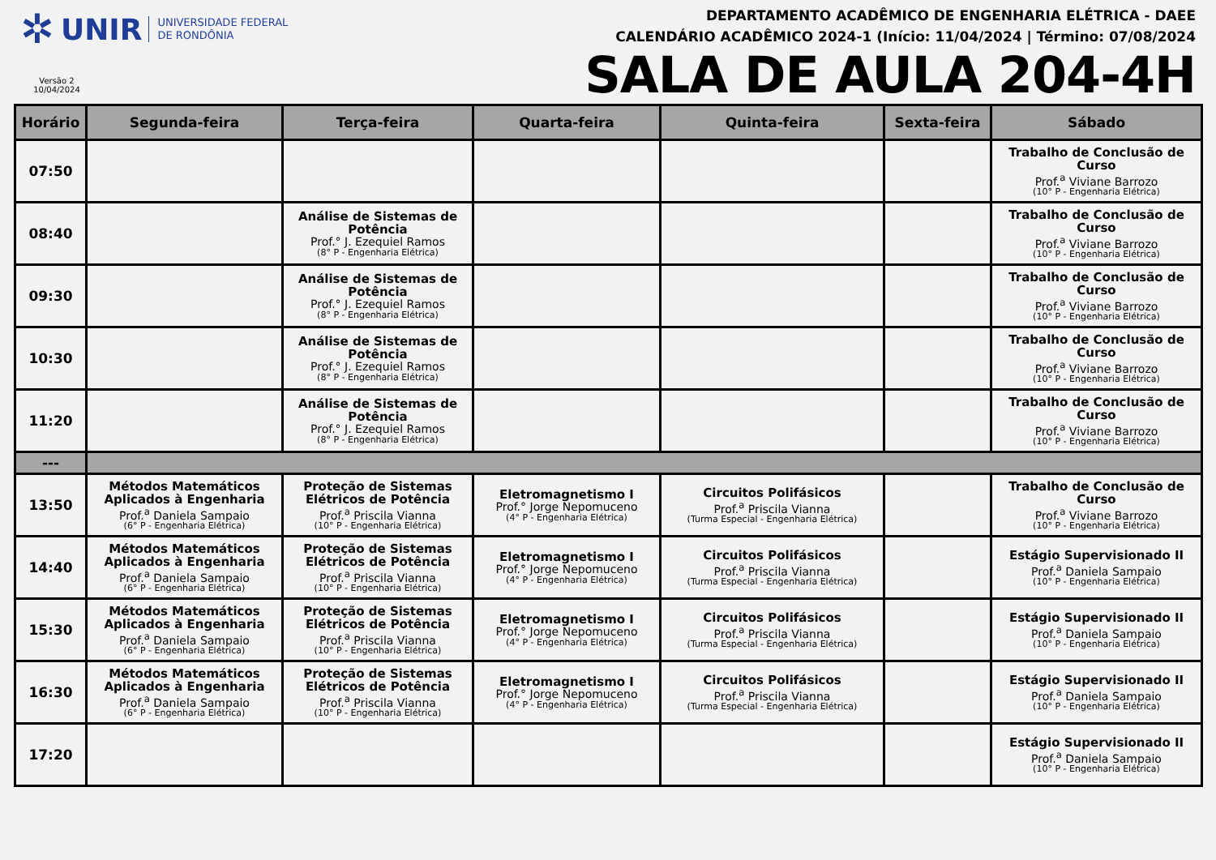✲ UNIR UNIVERSIDADE FEDERAL
DE RONDÔNIA
Versão 2
10/04/2024
DEPARTAMENTO ACADÊMICO DE ENGENHARIA ELÉTRICA - DAEE
CALENDÁRIO ACADÊMICO 2024-1 (Início: 11/04/2024 | Término: 07/08/2024
SALA DE AULA 204-4H
| Horário | Segunda-feira | Terça-feira | Quarta-feira | Quinta-feira | Sexta-feira | Sábado |
| --- | --- | --- | --- | --- | --- | --- |
| 07:50 | | | | | | Trabalho de Conclusão de Curso Prof.<sup>a</sup> Viviane Barrozo (10° P - Engenharia Elétrica) |
| 08:40 | | Análise de Sistemas de Potência Prof.° J. Ezequiel Ramos (8° P - Engenharia Elétrica) | | | | Trabalho de Conclusão de Curso Prof.<sup>a</sup> Viviane Barrozo (10° P - Engenharia Elétrica) |
| 09:30 | | Análise de Sistemas de Potência Prof.° J. Ezequiel Ramos (8° P - Engenharia Elétrica) | | | | Trabalho de Conclusão de Curso Prof.<sup>a</sup> Viviane Barrozo (10° P - Engenharia Elétrica) |
| 10:30 | | Análise de Sistemas de Potência Prof.° J. Ezequiel Ramos (8° P - Engenharia Elétrica) | | | | Trabalho de Conclusão de Curso Prof.<sup>a</sup> Viviane Barrozo (10° P - Engenharia Elétrica) |
| 11:20 | | Análise de Sistemas de Potência Prof.° J. Ezequiel Ramos (8° P - Engenharia Elétrica) | | | | Trabalho de Conclusão de Curso Prof.<sup>a</sup> Viviane Barrozo (10° P - Engenharia Elétrica) |
| --- | | | | | | |
| 13:50 | Métodos Matemáticos Aplicados à Engenharia Prof.<sup>a</sup> Daniela Sampaio (6° P - Engenharia Elétrica) | Proteção de Sistemas Elétricos de Potência Prof.<sup>a</sup> Priscila Vianna (10° P - Engenharia Elétrica) | Eletromagnetismo I Prof.° Jorge Nepomuceno (4° P - Engenharia Elétrica) | Circuitos Polifásicos Prof.<sup>a</sup> Priscila Vianna (Turma Especial - Engenharia Elétrica) | | Trabalho de Conclusão de Curso Prof.<sup>a</sup> Viviane Barrozo (10° P - Engenharia Elétrica) |
| 14:40 | Métodos Matemáticos Aplicados à Engenharia Prof.<sup>a</sup> Daniela Sampaio (6° P - Engenharia Elétrica) | Proteção de Sistemas Elétricos de Potência Prof.<sup>a</sup> Priscila Vianna (10° P - Engenharia Elétrica) | Eletromagnetismo I Prof.° Jorge Nepomuceno (4° P - Engenharia Elétrica) | Circuitos Polifásicos Prof.<sup>a</sup> Priscila Vianna (Turma Especial - Engenharia Elétrica) | | Estágio Supervisionado II Prof.<sup>a</sup> Daniela Sampaio (10° P - Engenharia Elétrica) |
| 15:30 | Métodos Matemáticos Aplicados à Engenharia Prof.<sup>a</sup> Daniela Sampaio (6° P - Engenharia Elétrica) | Proteção de Sistemas Elétricos de Potência Prof.<sup>a</sup> Priscila Vianna (10° P - Engenharia Elétrica) | Eletromagnetismo I Prof.° Jorge Nepomuceno (4° P - Engenharia Elétrica) | Circuitos Polifásicos Prof.<sup>a</sup> Priscila Vianna (Turma Especial - Engenharia Elétrica) | | Estágio Supervisionado II Prof.<sup>a</sup> Daniela Sampaio (10° P - Engenharia Elétrica) |
| 16:30 | Métodos Matemáticos Aplicados à Engenharia Prof.<sup>a</sup> Daniela Sampaio (6° P - Engenharia Elétrica) | Proteção de Sistemas Elétricos de Potência Prof.<sup>a</sup> Priscila Vianna (10° P - Engenharia Elétrica) | Eletromagnetismo I Prof.° Jorge Nepomuceno (4° P - Engenharia Elétrica) | Circuitos Polifásicos Prof.<sup>a</sup> Priscila Vianna (Turma Especial - Engenharia Elétrica) | | Estágio Supervisionado II Prof.<sup>a</sup> Daniela Sampaio (10° P - Engenharia Elétrica) |
| 17:20 | | | | | | Estágio Supervisionado II Prof.<sup>a</sup> Daniela Sampaio (10° P - Engenharia Elétrica) |